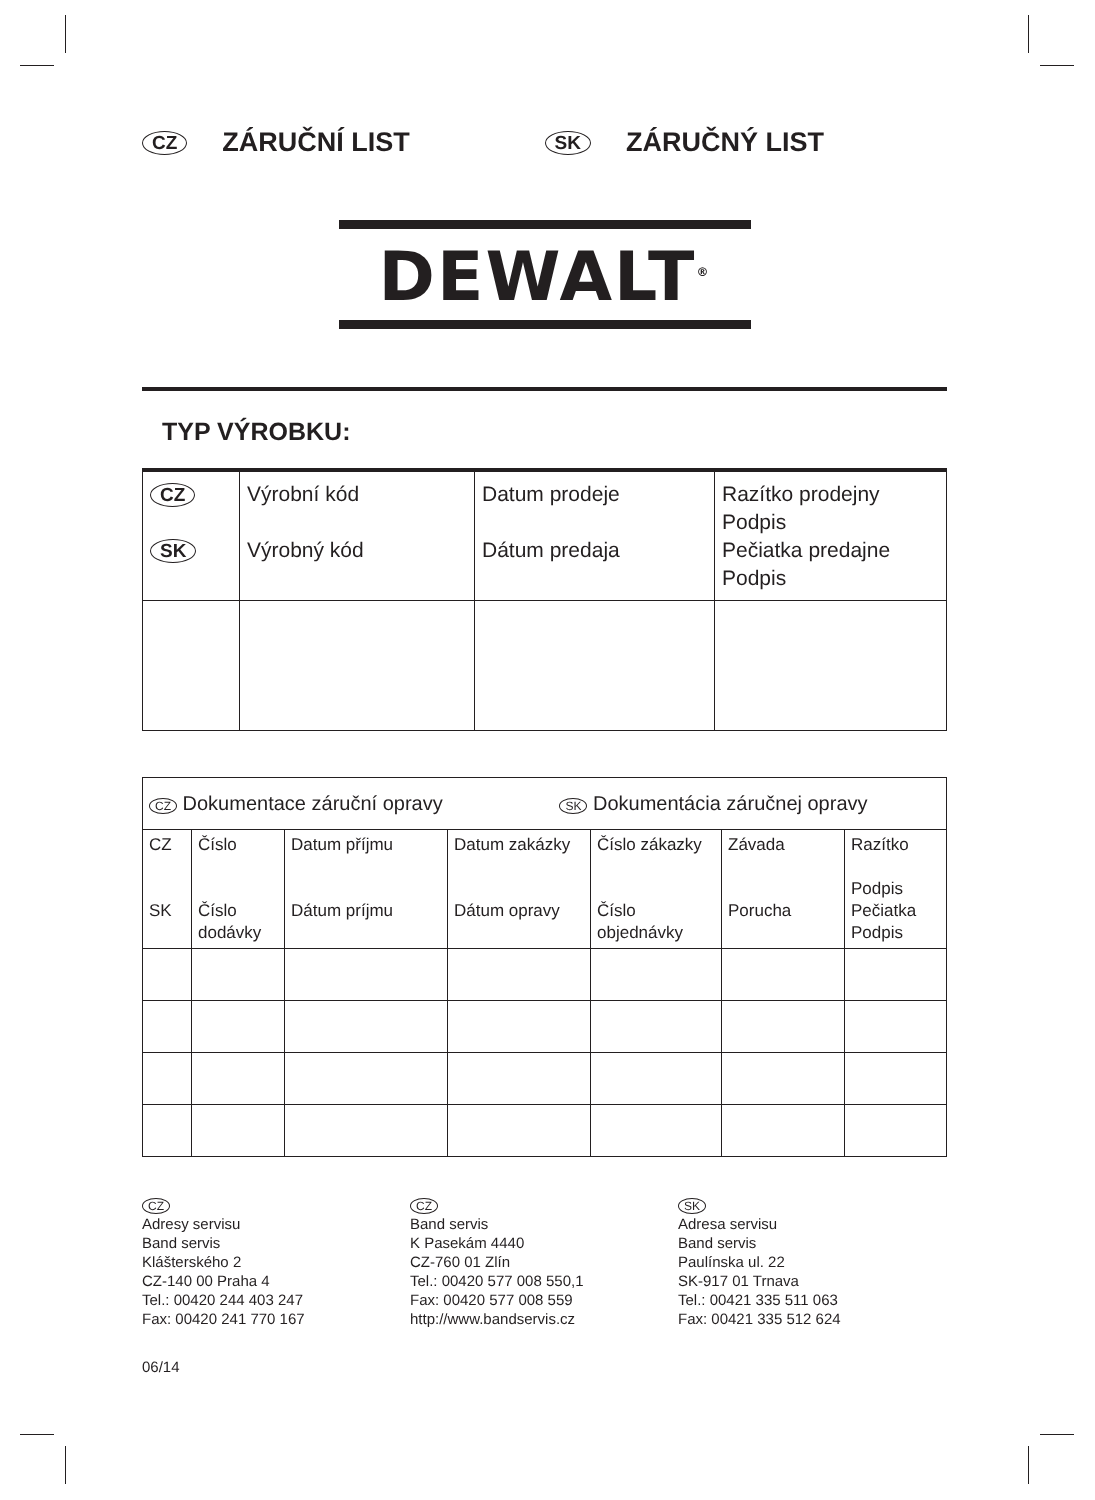CZ
ZÁRUČNÍ LIST
SK
ZÁRUČNÝ LIST
DEWALT<sup>®</sup>
TYP VÝROBKU:
| CZ SK | Výrobní kód Výrobný kód | Datum prodeje Dátum predaja | Razítko prodejny Podpis Pečiatka predajne Podpis |
| CZ Dokumentace záruční opravy SK Dokumentácia záručnej opravy | | | | | | |
| CZ SK | Číslo Číslo dodávky | Datum příjmu Dátum príjmu | Datum zakázky Dátum opravy | Číslo zákazky Číslo objednávky | Závada Porucha | Razítko Podpis Pečiatka Podpis |
CZ
Adresy servisu
Band servis
Klášterského 2
CZ-140 00 Praha 4
Tel.: 00420 244 403 247
Fax: 00420 241 770 167
CZ
Band servis
K Pasekám 4440
CZ-760 01 Zlín
Tel.: 00420 577 008 550,1
Fax: 00420 577 008 559
http://www.bandservis.cz
SK
Adresa servisu
Band servis
Paulínska ul. 22
SK-917 01 Trnava
Tel.: 00421 335 511 063
Fax: 00421 335 512 624
06/14